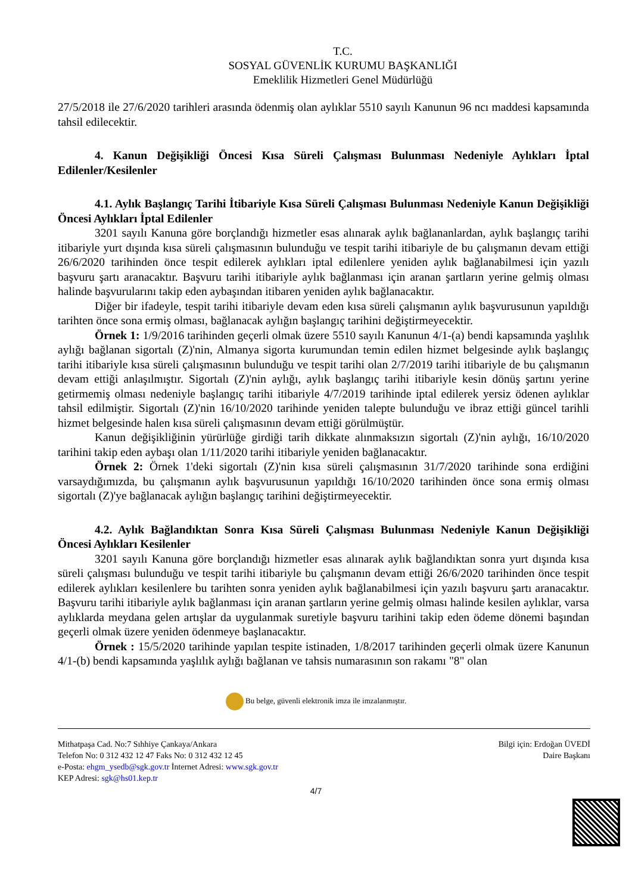T.C.
SOSYAL GÜVENLİK KURUMU BAŞKANLIĞI
Emeklilik Hizmetleri Genel Müdürlüğü
27/5/2018 ile 27/6/2020 tarihleri arasında ödenmiş olan aylıklar 5510 sayılı Kanunun 96 ncı maddesi kapsamında tahsil edilecektir.
4. Kanun Değişikliği Öncesi Kısa Süreli Çalışması Bulunması Nedeniyle Aylıkları İptal Edilenler/Kesilenler
4.1. Aylık Başlangıç Tarihi İtibariyle Kısa Süreli Çalışması Bulunması Nedeniyle Kanun Değişikliği Öncesi Aylıkları İptal Edilenler
3201 sayılı Kanuna göre borçlandığı hizmetler esas alınarak aylık bağlananlardan, aylık başlangıç tarihi itibariyle yurt dışında kısa süreli çalışmasının bulunduğu ve tespit tarihi itibariyle de bu çalışmanın devam ettiği 26/6/2020 tarihinden önce tespit edilerek aylıkları iptal edilenlere yeniden aylık bağlanabilmesi için yazılı başvuru şartı aranacaktır. Başvuru tarihi itibariyle aylık bağlanması için aranan şartların yerine gelmiş olması halinde başvurularını takip eden aybaşından itibaren yeniden aylık bağlanacaktır.
Diğer bir ifadeyle, tespit tarihi itibariyle devam eden kısa süreli çalışmanın aylık başvurusunun yapıldığı tarihten önce sona ermiş olması, bağlanacak aylığın başlangıç tarihini değiştirmeyecektir.
Örnek 1: 1/9/2016 tarihinden geçerli olmak üzere 5510 sayılı Kanunun 4/1-(a) bendi kapsamında yaşlılık aylığı bağlanan sigortalı (Z)'nin, Almanya sigorta kurumundan temin edilen hizmet belgesinde aylık başlangıç tarihi itibariyle kısa süreli çalışmasının bulunduğu ve tespit tarihi olan 2/7/2019 tarihi itibariyle de bu çalışmanın devam ettiği anlaşılmıştır. Sigortalı (Z)'nin aylığı, aylık başlangıç tarihi itibariyle kesin dönüş şartını yerine getirmemiş olması nedeniyle başlangıç tarihi itibariyle 4/7/2019 tarihinde iptal edilerek yersiz ödenen aylıklar tahsil edilmiştir. Sigortalı (Z)'nin 16/10/2020 tarihinde yeniden talepte bulunduğu ve ibraz ettiği güncel tarihli hizmet belgesinde halen kısa süreli çalışmasının devam ettiği görülmüştür.
Kanun değişikliğinin yürürlüğe girdiği tarih dikkate alınmaksızın sigortalı (Z)'nin aylığı, 16/10/2020 tarihini takip eden aybaşı olan 1/11/2020 tarihi itibariyle yeniden bağlanacaktır.
Örnek 2: Örnek 1'deki sigortalı (Z)'nin kısa süreli çalışmasının 31/7/2020 tarihinde sona erdiğini varsaydığımızda, bu çalışmanın aylık başvurusunun yapıldığı 16/10/2020 tarihinden önce sona ermiş olması sigortalı (Z)'ye bağlanacak aylığın başlangıç tarihini değiştirmeyecektir.
4.2. Aylık Bağlandıktan Sonra Kısa Süreli Çalışması Bulunması Nedeniyle Kanun Değişikliği Öncesi Aylıkları Kesilenler
3201 sayılı Kanuna göre borçlandığı hizmetler esas alınarak aylık bağlandıktan sonra yurt dışında kısa süreli çalışması bulunduğu ve tespit tarihi itibariyle bu çalışmanın devam ettiği 26/6/2020 tarihinden önce tespit edilerek aylıkları kesilenlere bu tarihten sonra yeniden aylık bağlanabilmesi için yazılı başvuru şartı aranacaktır. Başvuru tarihi itibariyle aylık bağlanması için aranan şartların yerine gelmiş olması halinde kesilen aylıklar, varsa aylıklarda meydana gelen artışlar da uygulanmak suretiyle başvuru tarihini takip eden ödeme dönemi başından geçerli olmak üzere yeniden ödenmeye başlanacaktır.
Örnek : 15/5/2020 tarihinde yapılan tespite istinaden, 1/8/2017 tarihinden geçerli olmak üzere Kanunun 4/1-(b) bendi kapsamında yaşlılık aylığı bağlanan ve tahsis numarasının son rakamı "8" olan
Bu belge, güvenli elektronik imza ile imzalanmıştır.
Mithatpaşa Cad. No:7 Sıhhiye Çankaya/Ankara
Telefon No: 0 312 432 12 47 Faks No: 0 312 432 12 45
e-Posta: ehgm_ysedb@sgk.gov.tr İnternet Adresi: www.sgk.gov.tr
KEP Adresi: sgk@hs01.kep.tr
Bilgi için: Erdoğan ÜVEDİ
Daire Başkanı
4/7